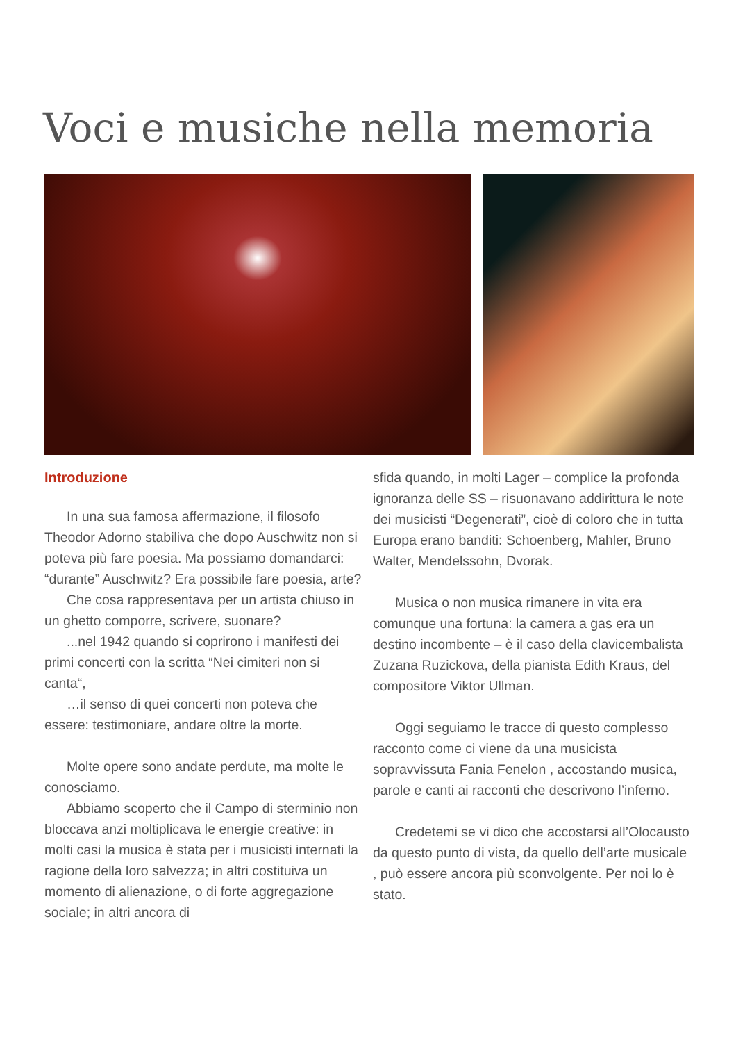Voci e musiche nella memoria
Introduzione
In una sua famosa affermazione, il filosofo Theodor Adorno stabiliva che dopo Auschwitz non si poteva più fare poesia. Ma possiamo domandarci: “durante” Auschwitz? Era possibile fare poesia, arte?
Che cosa rappresentava per un artista chiuso in un ghetto comporre, scrivere, suonare?
...nel 1942 quando si coprirono i manifesti dei primi concerti con la scritta “Nei cimiteri non si canta“,
…il senso di quei concerti non poteva che essere: testimoniare, andare oltre la morte.
Molte opere sono andate perdute, ma molte le conosciamo.
Abbiamo scoperto che il Campo di sterminio non bloccava anzi moltiplicava le energie creative: in molti casi la musica è stata per i musicisti internati la ragione della loro salvezza; in altri costituiva un momento di alienazione, o di forte aggregazione sociale; in altri ancora di
sfida quando, in molti Lager – complice la profonda ignoranza delle SS – risuonavano addirittura le note dei musicisti “Degenerati”, cioè di coloro che in tutta Europa erano banditi: Schoenberg, Mahler, Bruno Walter, Mendelssohn, Dvorak.
Musica o non musica rimanere in vita era comunque una fortuna: la camera a gas era un destino incombente – è il caso della clavicembalista Zuzana Ruzickova, della pianista Edith Kraus, del compositore Viktor Ullman.
Oggi seguiamo le tracce di questo complesso racconto come ci viene da una musicista sopravvissuta Fania Fenelon , accostando musica, parole e canti ai racconti che descrivono l’inferno.
Credetemi se vi dico che accostarsi all’Olocausto da questo punto di vista, da quello dell’arte musicale , può essere ancora più sconvolgente. Per noi lo è stato.